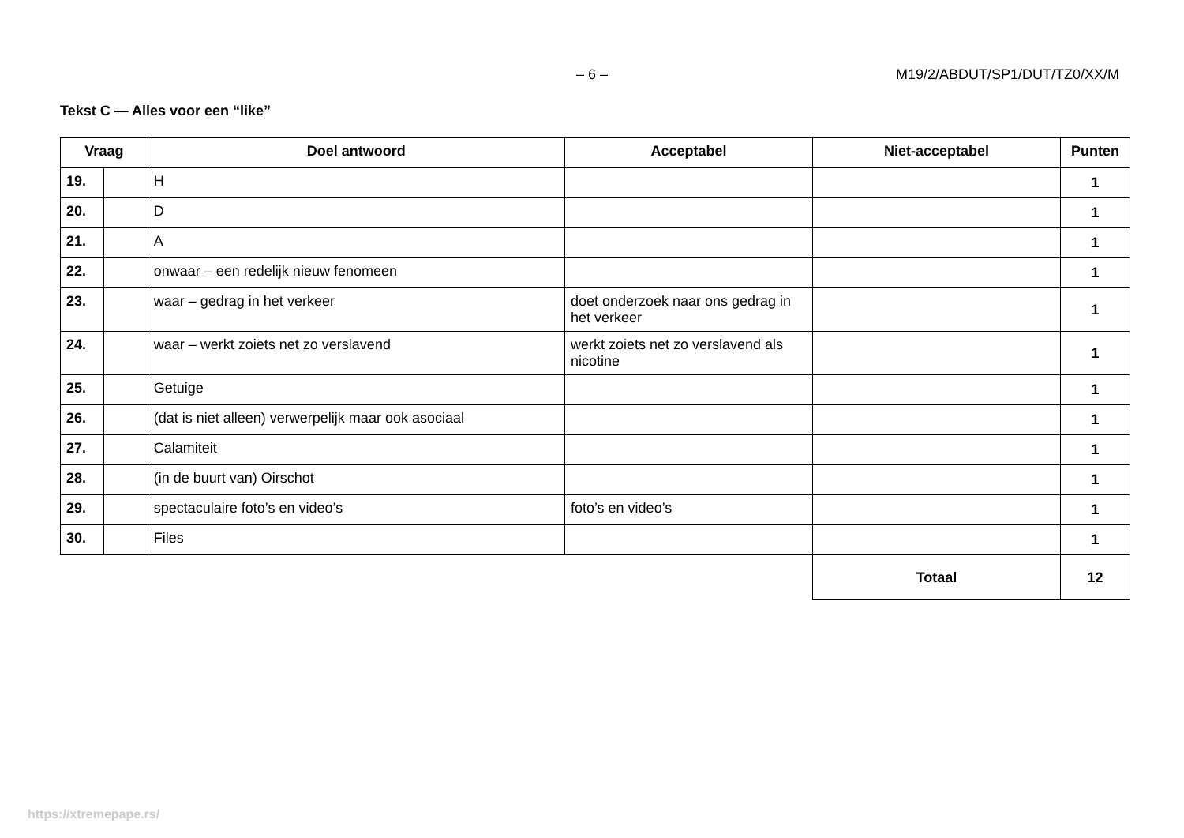– 6 – M19/2/ABDUT/SP1/DUT/TZ0/XX/M
Tekst C — Alles voor een “like”
| Vraag | | Doel antwoord | Acceptabel | Niet-acceptabel | Punten |
| --- | --- | --- | --- | --- | --- |
| 19. | | H | | | 1 |
| 20. | | D | | | 1 |
| 21. | | A | | | 1 |
| 22. | | onwaar – een redelijk nieuw fenomeen | | | 1 |
| 23. | | waar – gedrag in het verkeer | doet onderzoek naar ons gedrag in het verkeer | | 1 |
| 24. | | waar – werkt zoiets net zo verslavend | werkt zoiets net zo verslavend als nicotine | | 1 |
| 25. | | Getuige | | | 1 |
| 26. | | (dat is niet alleen) verwerpelijk maar ook asociaal | | | 1 |
| 27. | | Calamiteit | | | 1 |
| 28. | | (in de buurt van) Oirschot | | | 1 |
| 29. | | spectaculaire foto’s en video’s | foto’s en video’s | | 1 |
| 30. | | Files | | | 1 |
| | | | | Totaal | 12 |
https://xtremepape.rs/